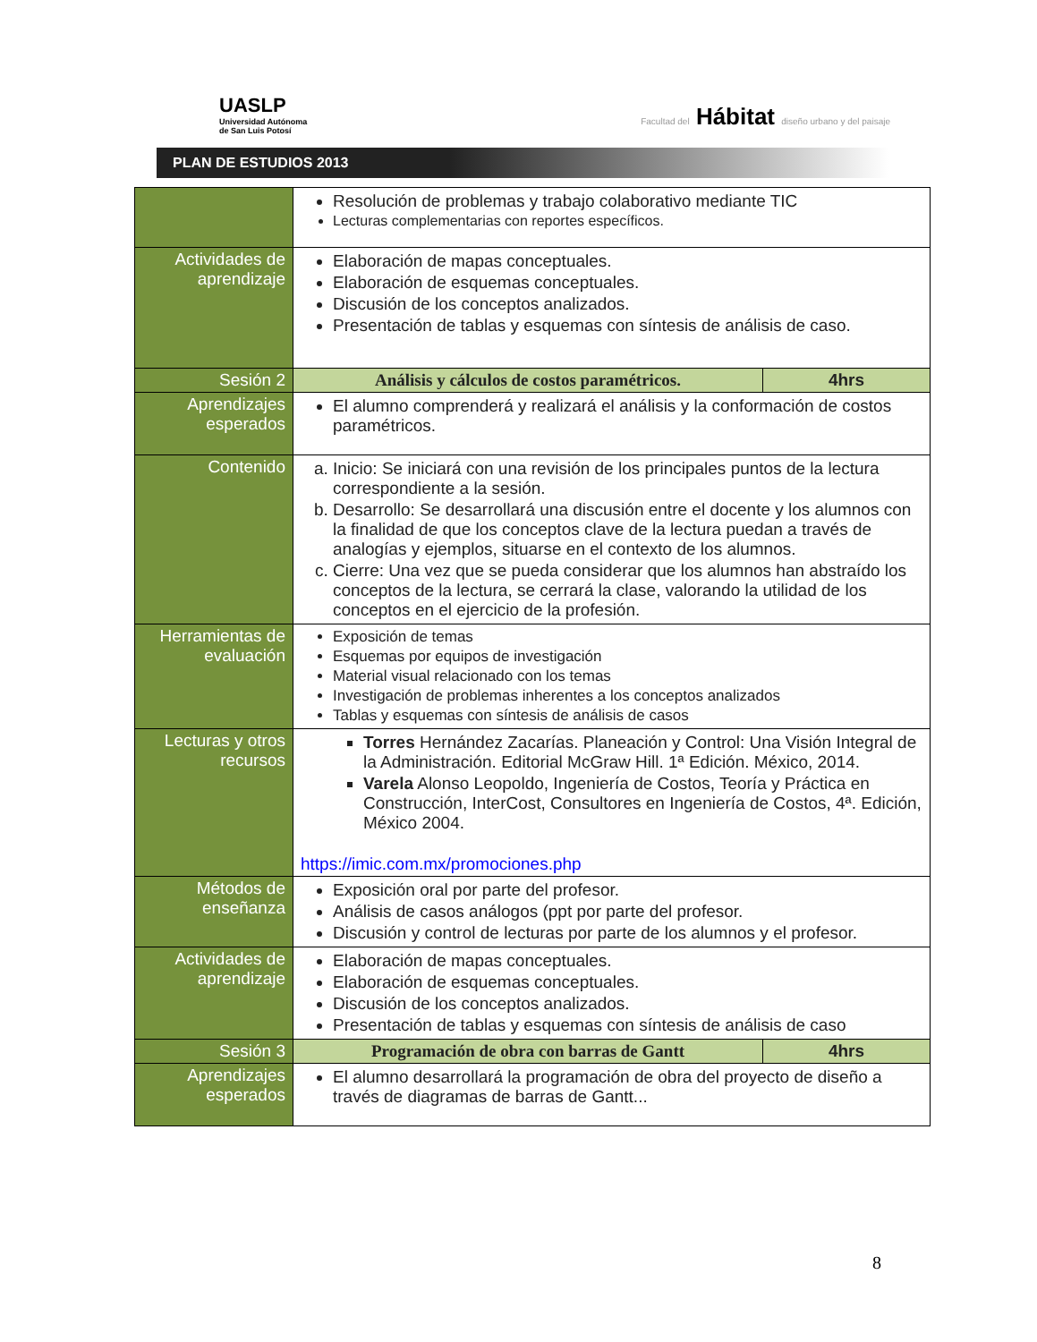UASLP
Universidad Autónoma
de San Luis Potosí
Facultad del Hábitat diseño urbano y del paisaje
PLAN DE ESTUDIOS 2013
| | Resolución de problemas y trabajo colaborativo mediante TIC Lecturas complementarias con reportes específicos. | |
| Actividades de aprendizaje | Elaboración de mapas conceptuales. Elaboración de esquemas conceptuales. Discusión de los conceptos analizados. Presentación de tablas y esquemas con síntesis de análisis de caso. | |
| Sesión 2 | Análisis y cálculos de costos paramétricos. | 4hrs |
| Aprendizajes esperados | El alumno comprenderá y realizará el análisis y la conformación de costos paramétricos. | |
| Contenido | a. Inicio: Se iniciará con una revisión de los principales puntos de la lectura correspondiente a la sesión. b. Desarrollo: Se desarrollará una discusión entre el docente y los alumnos con la finalidad de que los conceptos clave de la lectura puedan a través de analogías y ejemplos, situarse en el contexto de los alumnos. c. Cierre: Una vez que se pueda considerar que los alumnos han abstraído los conceptos de la lectura, se cerrará la clase, valorando la utilidad de los conceptos en el ejercicio de la profesión. | |
| Herramientas de evaluación | Exposición de temas Esquemas por equipos de investigación Material visual relacionado con los temas Investigación de problemas inherentes a los conceptos analizados Tablas y esquemas con síntesis de análisis de casos | |
| Lecturas y otros recursos | Torres Hernández Zacarías. Planeación y Control: Una Visión Integral de la Administración. Editorial McGraw Hill. 1ª Edición. México, 2014. Varela Alonso Leopoldo, Ingeniería de Costos, Teoría y Práctica en Construcción, InterCost, Consultores en Ingeniería de Costos, 4ª. Edición, México 2004. https://imic.com.mx/promociones.php | |
| Métodos de enseñanza | Exposición oral por parte del profesor. Análisis de casos análogos (ppt por parte del profesor. Discusión y control de lecturas por parte de los alumnos y el profesor. | |
| Actividades de aprendizaje | Elaboración de mapas conceptuales. Elaboración de esquemas conceptuales. Discusión de los conceptos analizados. Presentación de tablas y esquemas con síntesis de análisis de caso | |
| Sesión 3 | Programación de obra con barras de Gantt | 4hrs |
| Aprendizajes esperados | El alumno desarrollará la programación de obra del proyecto de diseño a través de diagramas de barras de Gantt... | |
8